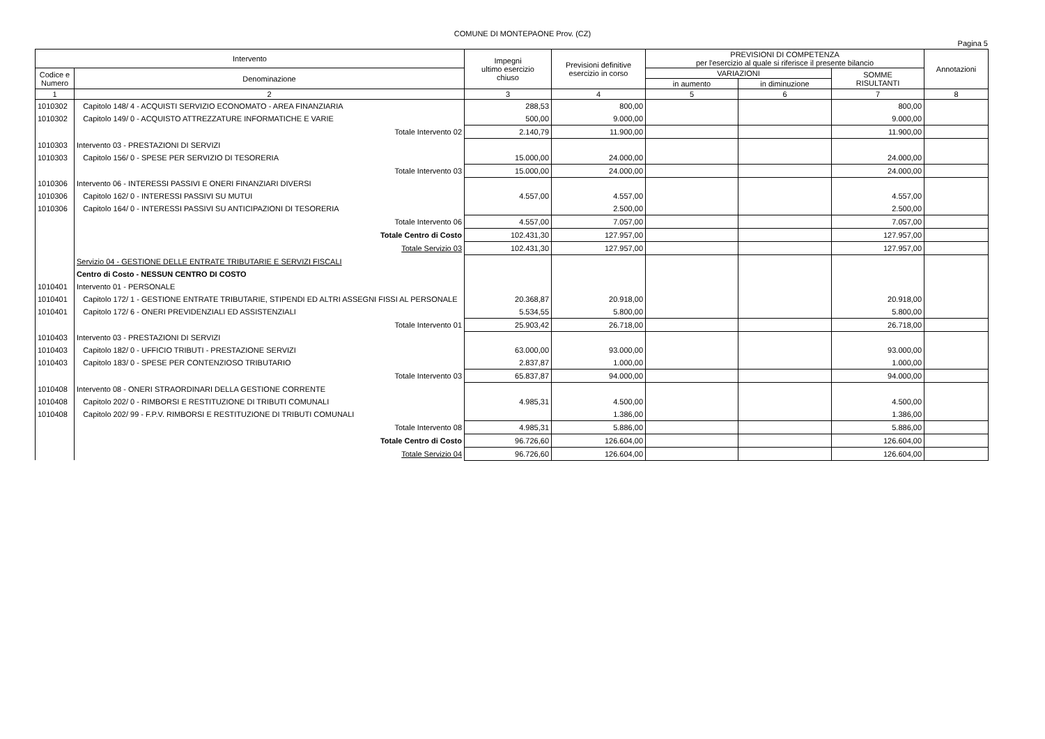COMUNE DI MONTEPAONE Prov. (CZ)
Pagina 5
| Intervento | | Impegni ultimo esercizio chiuso | Previsioni definitive esercizio in corso | PREVISIONI DI COMPETENZA per l'esercizio al quale si riferisce il presente bilancio | | | Annotazioni |
| --- | --- | --- | --- | --- | --- | --- | --- |
| Codice e Numero | Denominazione | | | VARIAZIONI | | SOMME RISULTANTI | |
| | | | | in aumento | in diminuzione | | |
| 1 | 2 | 3 | 4 | 5 | 6 | 7 | 8 |
| 1010302 | Capitolo 148/ 4 - ACQUISTI SERVIZIO ECONOMATO - AREA FINANZIARIA | 288,53 | 800,00 | | | 800,00 | |
| 1010302 | Capitolo 149/ 0 - ACQUISTO ATTREZZATURE INFORMATICHE E VARIE | 500,00 | 9.000,00 | | | 9.000,00 | |
| | Totale Intervento 02 | 2.140,79 | 11.900,00 | | | 11.900,00 | |
| 1010303 | Intervento 03 - PRESTAZIONI DI SERVIZI | | | | | | |
| 1010303 | Capitolo 156/ 0 - SPESE PER SERVIZIO DI TESORERIA | 15.000,00 | 24.000,00 | | | 24.000,00 | |
| | Totale Intervento 03 | 15.000,00 | 24.000,00 | | | 24.000,00 | |
| 1010306 | Intervento 06 - INTERESSI PASSIVI E ONERI FINANZIARI DIVERSI | | | | | | |
| 1010306 | Capitolo 162/ 0 - INTERESSI PASSIVI SU MUTUI | 4.557,00 | 4.557,00 | | | 4.557,00 | |
| 1010306 | Capitolo 164/ 0 - INTERESSI PASSIVI SU ANTICIPAZIONI DI TESORERIA | | 2.500,00 | | | 2.500,00 | |
| | Totale Intervento 06 | 4.557,00 | 7.057,00 | | | 7.057,00 | |
| | Totale Centro di Costo | 102.431,30 | 127.957,00 | | | 127.957,00 | |
| | Totale Servizio 03 | 102.431,30 | 127.957,00 | | | 127.957,00 | |
| | Servizio 04 - GESTIONE DELLE ENTRATE TRIBUTARIE E SERVIZI FISCALI | | | | | | |
| | Centro di Costo - NESSUN CENTRO DI COSTO | | | | | | |
| 1010401 | Intervento 01 - PERSONALE | | | | | | |
| 1010401 | Capitolo 172/ 1 - GESTIONE ENTRATE TRIBUTARIE, STIPENDI ED ALTRI ASSEGNI FISSI AL PERSONALE | 20.368,87 | 20.918,00 | | | 20.918,00 | |
| 1010401 | Capitolo 172/ 6 - ONERI PREVIDENZIALI ED ASSISTENZIALI | 5.534,55 | 5.800,00 | | | 5.800,00 | |
| | Totale Intervento 01 | 25.903,42 | 26.718,00 | | | 26.718,00 | |
| 1010403 | Intervento 03 - PRESTAZIONI DI SERVIZI | | | | | | |
| 1010403 | Capitolo 182/ 0 - UFFICIO TRIBUTI - PRESTAZIONE SERVIZI | 63.000,00 | 93.000,00 | | | 93.000,00 | |
| 1010403 | Capitolo 183/ 0 - SPESE PER CONTENZIOSO TRIBUTARIO | 2.837,87 | 1.000,00 | | | 1.000,00 | |
| | Totale Intervento 03 | 65.837,87 | 94.000,00 | | | 94.000,00 | |
| 1010408 | Intervento 08 - ONERI STRAORDINARI DELLA GESTIONE CORRENTE | | | | | | |
| 1010408 | Capitolo 202/ 0 - RIMBORSI E RESTITUZIONE DI TRIBUTI COMUNALI | 4.985,31 | 4.500,00 | | | 4.500,00 | |
| 1010408 | Capitolo 202/ 99 - F.P.V. RIMBORSI E RESTITUZIONE DI TRIBUTI COMUNALI | | 1.386,00 | | | 1.386,00 | |
| | Totale Intervento 08 | 4.985,31 | 5.886,00 | | | 5.886,00 | |
| | Totale Centro di Costo | 96.726,60 | 126.604,00 | | | 126.604,00 | |
| | Totale Servizio 04 | 96.726,60 | 126.604,00 | | | 126.604,00 | |